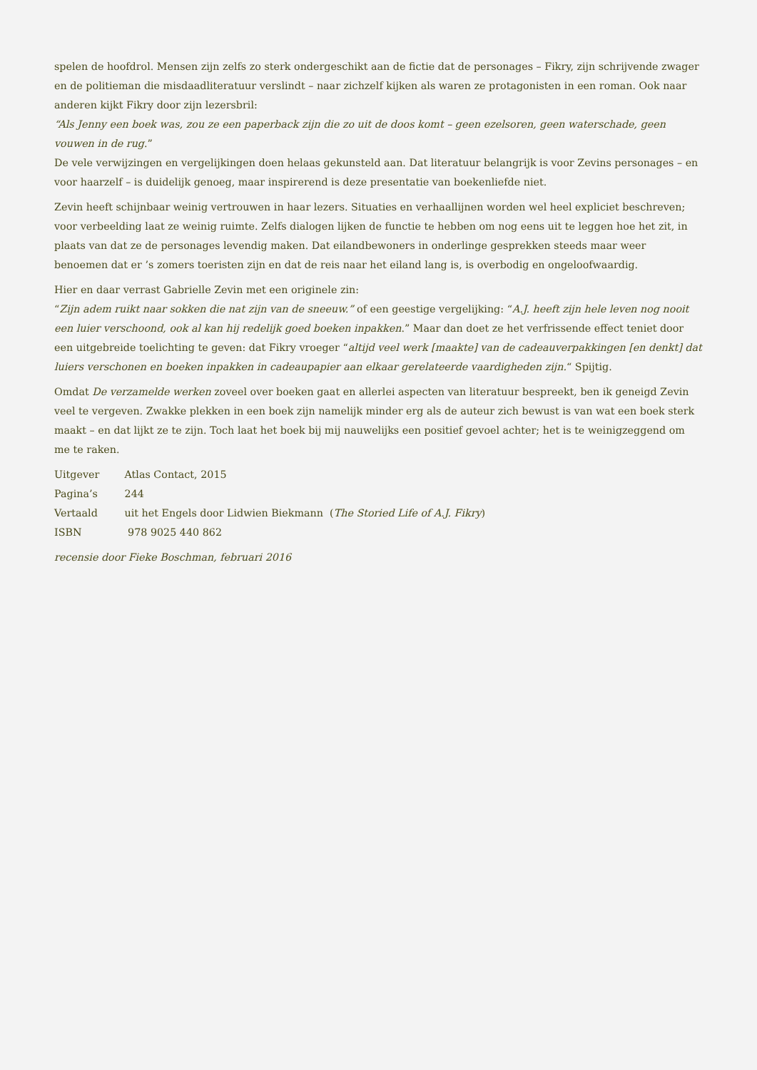spelen de hoofdrol. Mensen zijn zelfs zo sterk ondergeschikt aan de fictie dat de personages – Fikry, zijn schrijvende zwager en de politieman die misdaadliteratuur verslindt – naar zichzelf kijken als waren ze protagonisten in een roman. Ook naar anderen kijkt Fikry door zijn lezersbril:
“Als Jenny een boek was, zou ze een paperback zijn die zo uit de doos komt – geen ezelsoren, geen waterschade, geen vouwen in de rug.”
De vele verwijzingen en vergelijkingen doen helaas gekunsteld aan. Dat literatuur belangrijk is voor Zevins personages – en voor haarzelf – is duidelijk genoeg, maar inspirerend is deze presentatie van boekenliefde niet.
Zevin heeft schijnbaar weinig vertrouwen in haar lezers. Situaties en verhaallijnen worden wel heel expliciet beschreven; voor verbeelding laat ze weinig ruimte. Zelfs dialogen lijken de functie te hebben om nog eens uit te leggen hoe het zit, in plaats van dat ze de personages levendig maken. Dat eilandbewoners in onderlinge gesprekken steeds maar weer benoemen dat er ’s zomers toeristen zijn en dat de reis naar het eiland lang is, is overbodig en ongeloofwaardig.
Hier en daar verrast Gabrielle Zevin met een originele zin:
“Zijn adem ruikt naar sokken die nat zijn van de sneeuw.” of een geestige vergelijking: “A.J. heeft zijn hele leven nog nooit een luier verschoond, ook al kan hij redelijk goed boeken inpakken.” Maar dan doet ze het verfrissende effect teniet door een uitgebreide toelichting te geven: dat Fikry vroeger “altijd veel werk [maakte] van de cadeauverpakkingen [en denkt] dat luiers verschonen en boeken inpakken in cadeaupapier aan elkaar gerelateerde vaardigheden zijn.“ Spijtig.
Omdat De verzamelde werken zoveel over boeken gaat en allerlei aspecten van literatuur bespreekt, ben ik geneigd Zevin veel te vergeven. Zwakke plekken in een boek zijn namelijk minder erg als de auteur zich bewust is van wat een boek sterk maakt – en dat lijkt ze te zijn. Toch laat het boek bij mij nauwelijks een positief gevoel achter; het is te weinigzeggend om me te raken.
Uitgever Atlas Contact, 2015
Pagina’s 244
Vertaald uit het Engels door Lidwien Biekmann (The Storied Life of A.J. Fikry)
ISBN 978 9025 440 862
recensie door Fieke Boschman, februari 2016